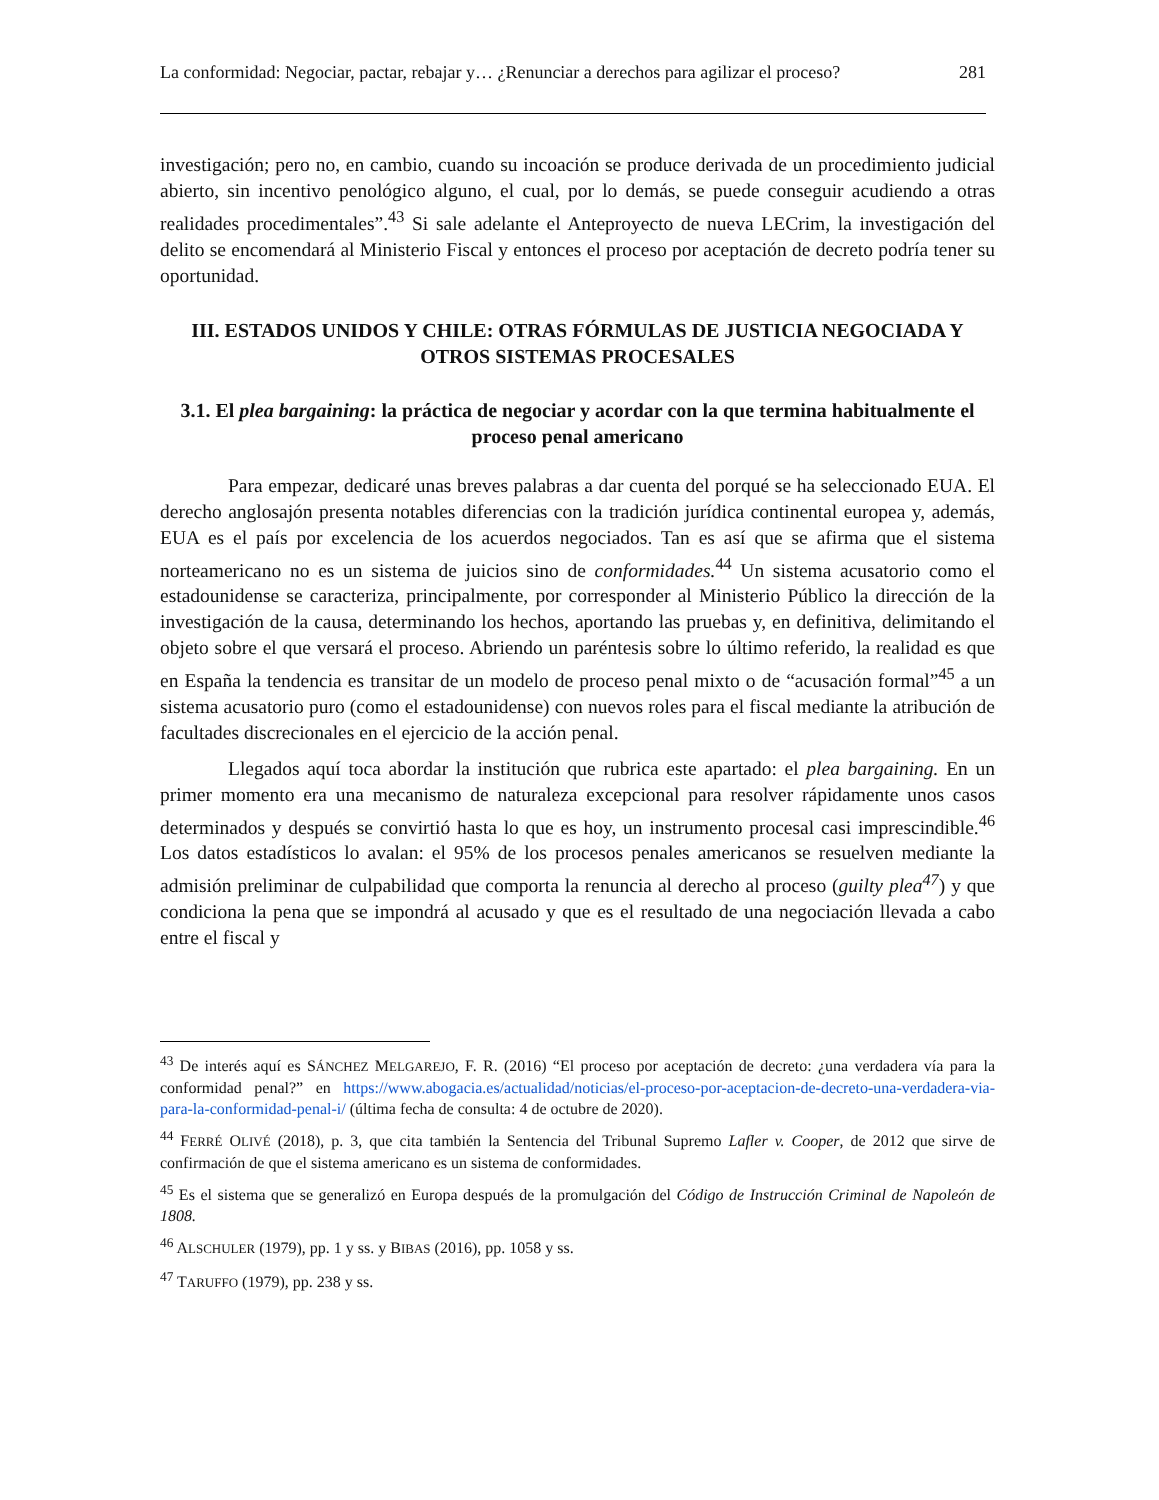La conformidad: Negociar, pactar, rebajar y… ¿Renunciar a derechos para agilizar el proceso? 281
investigación; pero no, en cambio, cuando su incoación se produce derivada de un procedimiento judicial abierto, sin incentivo penológico alguno, el cual, por lo demás, se puede conseguir acudiendo a otras realidades procedimentales”.<sup>43</sup> Si sale adelante el Anteproyecto de nueva LECrim, la investigación del delito se encomendará al Ministerio Fiscal y entonces el proceso por aceptación de decreto podría tener su oportunidad.
III. ESTADOS UNIDOS Y CHILE: OTRAS FÓRMULAS DE JUSTICIA NEGOCIADA Y OTROS SISTEMAS PROCESALES
3.1. El plea bargaining: la práctica de negociar y acordar con la que termina habitualmente el proceso penal americano
Para empezar, dedicaré unas breves palabras a dar cuenta del porqué se ha seleccionado EUA. El derecho anglosajón presenta notables diferencias con la tradición jurídica continental europea y, además, EUA es el país por excelencia de los acuerdos negociados. Tan es así que se afirma que el sistema norteamericano no es un sistema de juicios sino de conformidades.<sup>44</sup> Un sistema acusatorio como el estadounidense se caracteriza, principalmente, por corresponder al Ministerio Público la dirección de la investigación de la causa, determinando los hechos, aportando las pruebas y, en definitiva, delimitando el objeto sobre el que versará el proceso. Abriendo un paréntesis sobre lo último referido, la realidad es que en España la tendencia es transitar de un modelo de proceso penal mixto o de “acusación formal”<sup>45</sup> a un sistema acusatorio puro (como el estadounidense) con nuevos roles para el fiscal mediante la atribución de facultades discrecionales en el ejercicio de la acción penal.
Llegados aquí toca abordar la institución que rubrica este apartado: el plea bargaining. En un primer momento era una mecanismo de naturaleza excepcional para resolver rápidamente unos casos determinados y después se convirtió hasta lo que es hoy, un instrumento procesal casi imprescindible.<sup>46</sup> Los datos estadísticos lo avalan: el 95% de los procesos penales americanos se resuelven mediante la admisión preliminar de culpabilidad que comporta la renuncia al derecho al proceso (guilty plea<sup>47</sup>) y que condiciona la pena que se impondrá al acusado y que es el resultado de una negociación llevada a cabo entre el fiscal y
<sup>43</sup> De interés aquí es SÁNCHEZ MELGAREJO, F. R. (2016) “El proceso por aceptación de decreto: ¿una verdadera vía para la conformidad penal?” en https://www.abogacia.es/actualidad/noticias/el-proceso-por-aceptacion-de-decreto-una-verdadera-via-para-la-conformidad-penal-i/ (última fecha de consulta: 4 de octubre de 2020).
<sup>44</sup> FERRÉ OLIVÉ (2018), p. 3, que cita también la Sentencia del Tribunal Supremo Lafler v. Cooper, de 2012 que sirve de confirmación de que el sistema americano es un sistema de conformidades.
<sup>45</sup> Es el sistema que se generalizó en Europa después de la promulgación del Código de Instrucción Criminal de Napoleón de 1808.
<sup>46</sup> ALSCHULER (1979), pp. 1 y ss. y BIBAS (2016), pp. 1058 y ss.
<sup>47</sup> TARUFFO (1979), pp. 238 y ss.